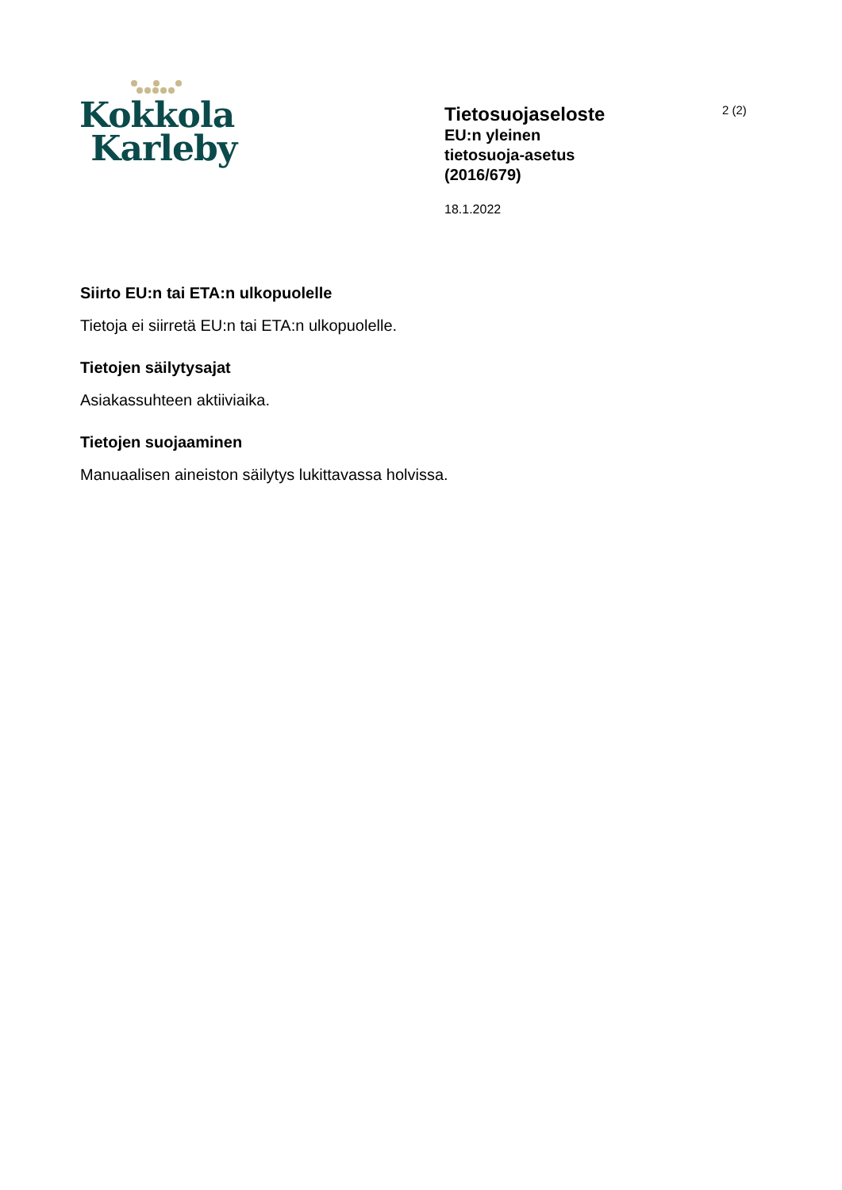Kokkola
Karleby
Tietosuojaseloste
EU:n yleinen
tietosuoja-asetus
(2016/679)
18.1.2022
2 (2)
Siirto EU:n tai ETA:n ulkopuolelle
Tietoja ei siirretä EU:n tai ETA:n ulkopuolelle.
Tietojen säilytysajat
Asiakassuhteen aktiiviaika.
Tietojen suojaaminen
Manuaalisen aineiston säilytys lukittavassa holvissa.